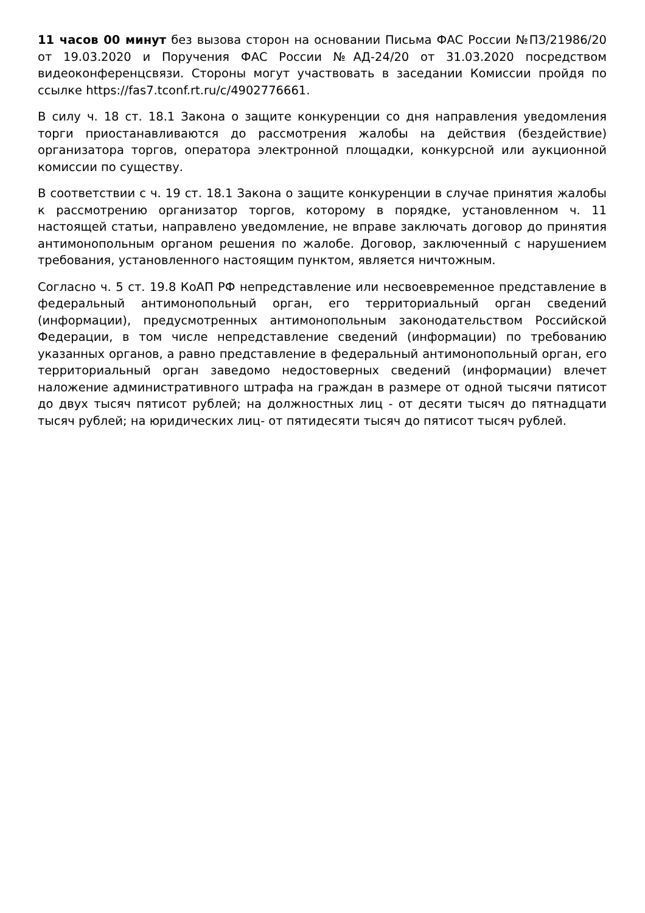11 часов 00 минут без вызова сторон на основании Письма ФАС России №ПЗ/21986/20 от 19.03.2020 и Поручения ФАС России №АД-24/20 от 31.03.2020 посредством видеоконференцсвязи. Стороны могут участвовать в заседании Комиссии пройдя по ссылке https://fas7.tconf.rt.ru/c/4902776661.
В силу ч. 18 ст. 18.1 Закона о защите конкуренции со дня направления уведомления торги приостанавливаются до рассмотрения жалобы на действия (бездействие) организатора торгов, оператора электронной площадки, конкурсной или аукционной комиссии по существу.
В соответствии с ч. 19 ст. 18.1 Закона о защите конкуренции в случае принятия жалобы к рассмотрению организатор торгов, которому в порядке, установленном ч. 11 настоящей статьи, направлено уведомление, не вправе заключать договор до принятия антимонопольным органом решения по жалобе. Договор, заключенный с нарушением требования, установленного настоящим пунктом, является ничтожным.
Согласно ч. 5 ст. 19.8 КоАП РФ непредставление или несвоевременное представление в федеральный антимонопольный орган, его территориальный орган сведений (информации), предусмотренных антимонопольным законодательством Российской Федерации, в том числе непредставление сведений (информации) по требованию указанных органов, а равно представление в федеральный антимонопольный орган, его территориальный орган заведомо недостоверных сведений (информации) влечет наложение административного штрафа на граждан в размере от одной тысячи пятисот до двух тысяч пятисот рублей; на должностных лиц - от десяти тысяч до пятнадцати тысяч рублей; на юридических лиц- от пятидесяти тысяч до пятисот тысяч рублей.